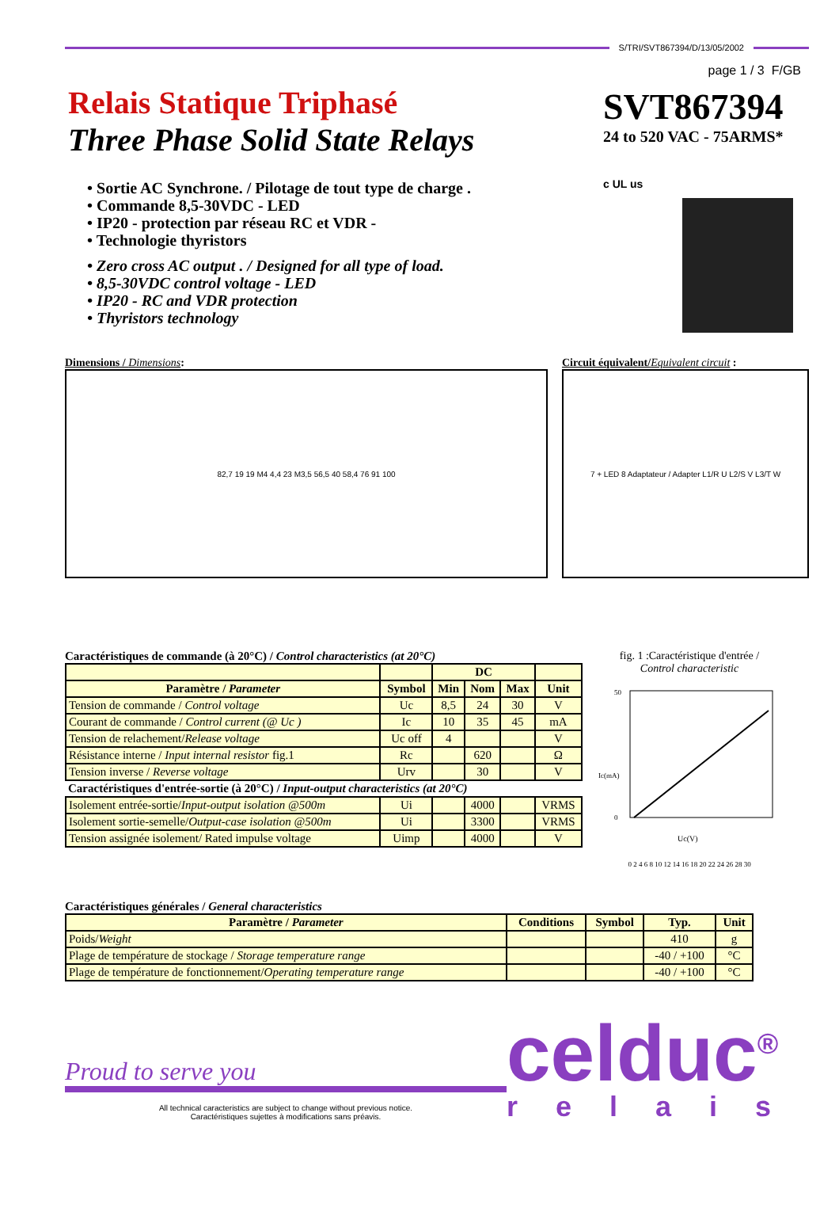S/TRI/SVT867394/D/13/05/2002
page 1 / 3 F/GB
Relais Statique Triphasé
Three Phase Solid State Relays
• Sortie AC Synchrone. / Pilotage de tout type de charge .
• Commande 8,5-30VDC - LED
• IP20 - protection par réseau RC et VDR -
• Technologie thyristors
• Zero cross AC output . / Designed for all type of load.
• 8,5-30VDC control voltage - LED
• IP20 - RC and VDR protection
• Thyristors technology
SVT867394
24 to 520 VAC - 75ARMS*
c UL us
Dimensions / Dimensions:
82,7 19 19 M4 4,4 23 M3,5 56,5 40 58,4 76 91 100
Circuit équivalent/Equivalent circuit :
7 + LED 8 Adaptateur / Adapter L1/R U L2/S V L3/T W
Caractéristiques de commande (à 20°C) / Control characteristics (at 20°C)
| | | DC | | | |
| Paramètre / Parameter | Symbol | Min | Nom | Max | Unit |
| Tension de commande / Control voltage | Uc | 8,5 | 24 | 30 | V |
| Courant de commande / Control current (@ Uc ) | Ic | 10 | 35 | 45 | mA |
| Tension de relachement/ Release voltage | Uc off | 4 | | | V |
| Résistance interne / Input internal resistor fig.1 | Rc | | 620 | | Ω |
| Tension inverse / Reverse voltage | Urv | | 30 | | V |
| Caractéristiques d'entrée-sortie (à 20°C) / Input-output characteristics (at 20°C) | | | | | |
| Isolement entrée-sortie/ Input-output isolation @500m | Ui | | 4000 | | VRMS |
| Isolement sortie-semelle/ Output-case isolation @500m | Ui | | 3300 | | VRMS |
| Tension assignée isolement/ Rated impulse voltage | Uimp | | 4000 | | V |
fig. 1 :Caractéristique d'entrée /
Control characteristic
50
0
Ic(mA)
Uc(V)
0 2 4 6 8 10 12 14 16 18 20 22 24 26 28 30
Caractéristiques générales / General characteristics
| Paramètre / Parameter | Conditions | Symbol | Typ. | Unit |
| --- | --- | --- | --- | --- |
| Poids/ Weight | | | 410 | g |
| Plage de température de stockage / Storage temperature range | | | -40 / +100 | °C |
| Plage de température de fonctionnement/ Operating temperature range | | | -40 / +100 | °C |
Proud to serve you
All technical caracteristics are subject to change without previous notice.
Caractéristiques sujettes à modifications sans préavis.
celduc<sup>®</sup>
relais